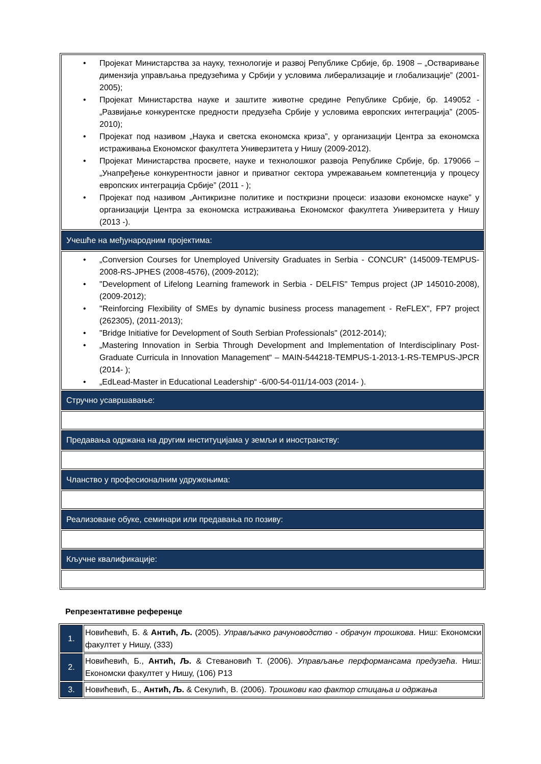| • Пројекат Министарства за науку, технологије и развој Републике Србије, бр. 1908 – „Остваривање димензија управљања предузећима у Србији у условима либерализације и глобализације” (2001-2005); • Пројекат Министарства науке и заштите животне средине Републике Србије, бр. 149052 - „Развијање конкурентске предности предузећа Србије у условима европских интеграција” (2005-2010); • Пројекат под називом „Наука и светска економска криза”, у организацији Центра за економска истраживања Економског факултета Универзитета у Нишу (2009-2012). • Пројекат Министарства просвете, науке и технолошког развоја Републике Србије, бр. 179066 – „Унапређење конкурентности јавног и приватног сектора умрежавањем компетенција у процесу европских интеграција Србије” (2011 - ); • Пројекат под називом „Антикризне политике и посткризни процеси: изазови економске науке” у организацији Центра за економска истраживања Економског факултета Универзитета у Нишу (2013 -). |
| Учешће на међународним пројектима: |
| • „Conversion Courses for Unemployed University Graduates in Serbia - CONCUR” (145009-TEMPUS-2008-RS-JPHES (2008-4576), (2009-2012); • "Development of Lifelong Learning framework in Serbia - DELFIS" Tempus project (JP 145010-2008), (2009-2012); • "Reinforcing Flexibility of SMEs by dynamic business process management - ReFLEX", FP7 project (262305), (2011-2013); • "Bridge Initiative for Development of South Serbian Professionals" (2012-2014); • „Mastering Innovation in Serbia Through Development and Implementation of Interdisciplinary Post-Graduate Curricula in Innovation Management“ – MAIN-544218-TEMPUS-1-2013-1-RS-TEMPUS-JPCR (2014- ); • „EdLead-Master in Educational Leadership“ -6/00-54-011/14-003 (2014- ). |
| Стручно усавршавање: |
| Предавања одржана на другим институцијама у земљи и иностранству: |
| Чланство у професионалним удружењима: |
| Реализоване обуке, семинари или предавања по позиву: |
| Кључне квалификације: |
Репрезентативне референце
| 1. | Новићевић, Б. & Антић, Љ. (2005). Управљачко рачуноводство - обрачун трошкова . Ниш: Економски факултет у Нишу, (333) |
| 2. | Новићевић, Б., Антић, Љ. & Стевановић Т. (2006). Управљање перформансама предузећа . Ниш: Економски факултет у Нишу, (106) Р13 |
| 3. | Новићевић, Б., Антић, Љ. & Секулић, В. (2006). Трошкови као фактор стицања и одржања |